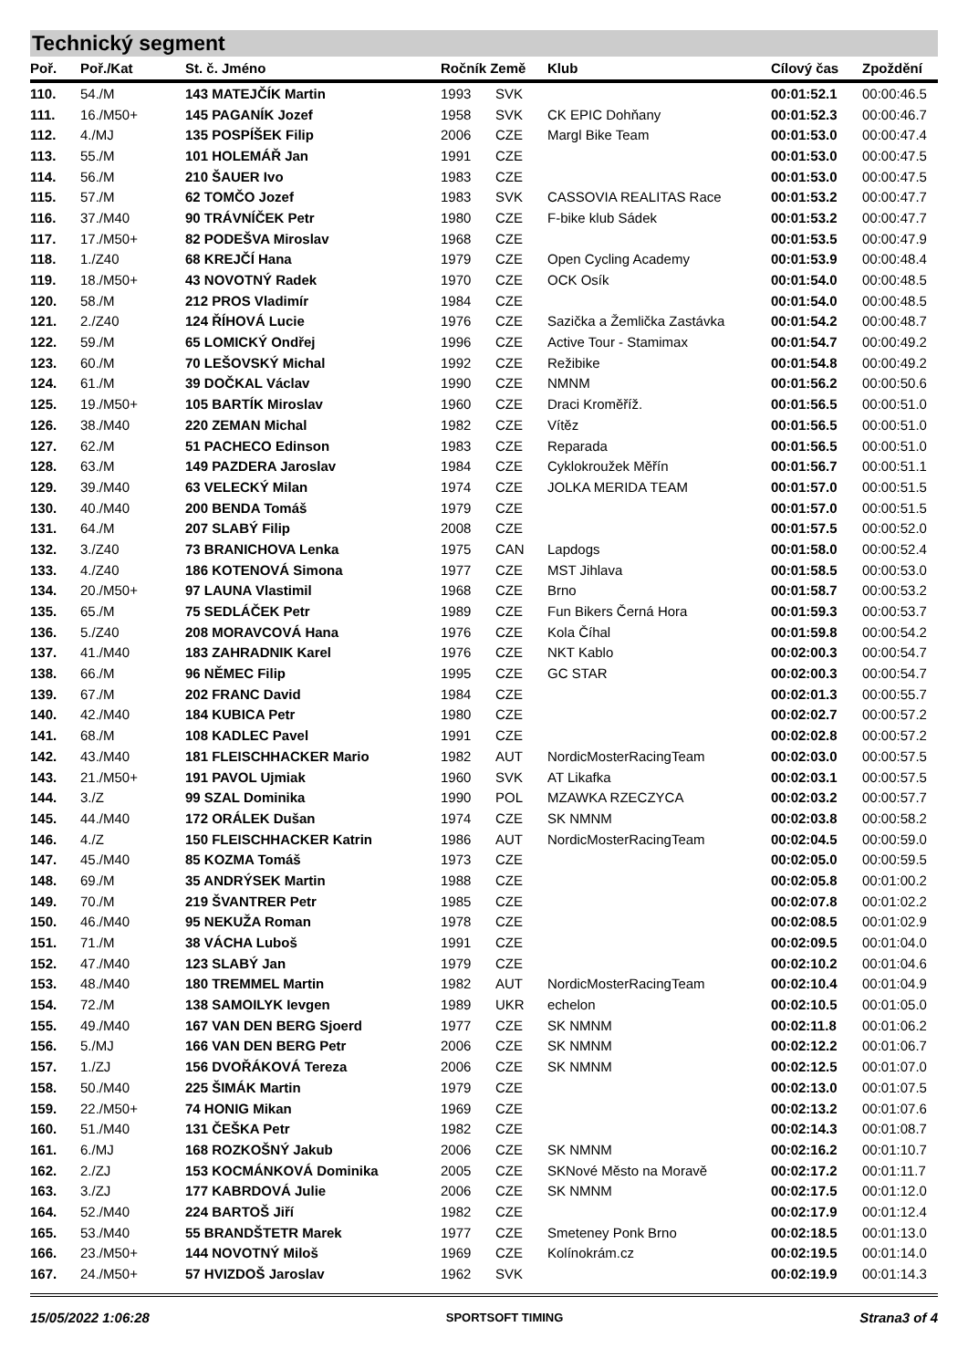Technický segment
| Poř. | Poř./Kat | St. č. Jméno | Ročník Země | | Klub | Cílový čas | Zpoždění |
| --- | --- | --- | --- | --- | --- | --- | --- |
| 110. | 54./M | 143 MATEJČÍK Martin | 1993 | SVK | | 00:01:52.1 | 00:00:46.5 |
| 111. | 16./M50+ | 145 PAGANÍK Jozef | 1958 | SVK | CK EPIC Dohňany | 00:01:52.3 | 00:00:46.7 |
| 112. | 4./MJ | 135 POSPÍŠEK Filip | 2006 | CZE | Margl Bike Team | 00:01:53.0 | 00:00:47.4 |
| 113. | 55./M | 101 HOLEMÁŘ Jan | 1991 | CZE | | 00:01:53.0 | 00:00:47.5 |
| 114. | 56./M | 210 ŠAUER Ivo | 1983 | CZE | | 00:01:53.0 | 00:00:47.5 |
| 115. | 57./M | 62 TOMČO Jozef | 1983 | SVK | CASSOVIA REALITAS Race | 00:01:53.2 | 00:00:47.7 |
| 116. | 37./M40 | 90 TRÁVNÍČEK Petr | 1980 | CZE | F-bike klub Sádek | 00:01:53.2 | 00:00:47.7 |
| 117. | 17./M50+ | 82 PODEŠVA Miroslav | 1968 | CZE | | 00:01:53.5 | 00:00:47.9 |
| 118. | 1./Z40 | 68 KREJČÍ Hana | 1979 | CZE | Open Cycling Academy | 00:01:53.9 | 00:00:48.4 |
| 119. | 18./M50+ | 43 NOVOTNÝ Radek | 1970 | CZE | OCK Osík | 00:01:54.0 | 00:00:48.5 |
| 120. | 58./M | 212 PROS Vladimír | 1984 | CZE | | 00:01:54.0 | 00:00:48.5 |
| 121. | 2./Z40 | 124 ŘÍHOVÁ Lucie | 1976 | CZE | Sazička a Žemlička Zastávka | 00:01:54.2 | 00:00:48.7 |
| 122. | 59./M | 65 LOMICKÝ Ondřej | 1996 | CZE | Active Tour - Stamimax | 00:01:54.7 | 00:00:49.2 |
| 123. | 60./M | 70 LEŠOVSKÝ Michal | 1992 | CZE | Režibike | 00:01:54.8 | 00:00:49.2 |
| 124. | 61./M | 39 DOČKAL Václav | 1990 | CZE | NMNM | 00:01:56.2 | 00:00:50.6 |
| 125. | 19./M50+ | 105 BARTÍK Miroslav | 1960 | CZE | Draci Kroměříž. | 00:01:56.5 | 00:00:51.0 |
| 126. | 38./M40 | 220 ZEMAN Michal | 1982 | CZE | Vítěz | 00:01:56.5 | 00:00:51.0 |
| 127. | 62./M | 51 PACHECO Edinson | 1983 | CZE | Reparada | 00:01:56.5 | 00:00:51.0 |
| 128. | 63./M | 149 PAZDERA Jaroslav | 1984 | CZE | Cyklokroužek Měřín | 00:01:56.7 | 00:00:51.1 |
| 129. | 39./M40 | 63 VELECKÝ Milan | 1974 | CZE | JOLKA MERIDA TEAM | 00:01:57.0 | 00:00:51.5 |
| 130. | 40./M40 | 200 BENDA Tomáš | 1979 | CZE | | 00:01:57.0 | 00:00:51.5 |
| 131. | 64./M | 207 SLABÝ Filip | 2008 | CZE | | 00:01:57.5 | 00:00:52.0 |
| 132. | 3./Z40 | 73 BRANICHOVA Lenka | 1975 | CAN | Lapdogs | 00:01:58.0 | 00:00:52.4 |
| 133. | 4./Z40 | 186 KOTENOVÁ Simona | 1977 | CZE | MST Jihlava | 00:01:58.5 | 00:00:53.0 |
| 134. | 20./M50+ | 97 LAUNA Vlastimil | 1968 | CZE | Brno | 00:01:58.7 | 00:00:53.2 |
| 135. | 65./M | 75 SEDLÁČEK Petr | 1989 | CZE | Fun Bikers Černá Hora | 00:01:59.3 | 00:00:53.7 |
| 136. | 5./Z40 | 208 MORAVCOVÁ Hana | 1976 | CZE | Kola Číhal | 00:01:59.8 | 00:00:54.2 |
| 137. | 41./M40 | 183 ZAHRADNIK Karel | 1976 | CZE | NKT Kablo | 00:02:00.3 | 00:00:54.7 |
| 138. | 66./M | 96 NĚMEC Filip | 1995 | CZE | GC STAR | 00:02:00.3 | 00:00:54.7 |
| 139. | 67./M | 202 FRANC David | 1984 | CZE | | 00:02:01.3 | 00:00:55.7 |
| 140. | 42./M40 | 184 KUBICA Petr | 1980 | CZE | | 00:02:02.7 | 00:00:57.2 |
| 141. | 68./M | 108 KADLEC Pavel | 1991 | CZE | | 00:02:02.8 | 00:00:57.2 |
| 142. | 43./M40 | 181 FLEISCHHACKER Mario | 1982 | AUT | NordicMosterRacingTeam | 00:02:03.0 | 00:00:57.5 |
| 143. | 21./M50+ | 191 PAVOL Ujmiak | 1960 | SVK | AT Likafka | 00:02:03.1 | 00:00:57.5 |
| 144. | 3./Z | 99 SZAL Dominika | 1990 | POL | MZAWKA RZECZYCA | 00:02:03.2 | 00:00:57.7 |
| 145. | 44./M40 | 172 ORÁLEK Dušan | 1974 | CZE | SK NMNM | 00:02:03.8 | 00:00:58.2 |
| 146. | 4./Z | 150 FLEISCHHACKER Katrin | 1986 | AUT | NordicMosterRacingTeam | 00:02:04.5 | 00:00:59.0 |
| 147. | 45./M40 | 85 KOZMA Tomáš | 1973 | CZE | | 00:02:05.0 | 00:00:59.5 |
| 148. | 69./M | 35 ANDRÝSEK Martin | 1988 | CZE | | 00:02:05.8 | 00:01:00.2 |
| 149. | 70./M | 219 ŠVANTRER Petr | 1985 | CZE | | 00:02:07.8 | 00:01:02.2 |
| 150. | 46./M40 | 95 NEKUŽA Roman | 1978 | CZE | | 00:02:08.5 | 00:01:02.9 |
| 151. | 71./M | 38 VÁCHA Luboš | 1991 | CZE | | 00:02:09.5 | 00:01:04.0 |
| 152. | 47./M40 | 123 SLABÝ Jan | 1979 | CZE | | 00:02:10.2 | 00:01:04.6 |
| 153. | 48./M40 | 180 TREMMEL Martin | 1982 | AUT | NordicMosterRacingTeam | 00:02:10.4 | 00:01:04.9 |
| 154. | 72./M | 138 SAMOILYK Ievgen | 1989 | UKR | echelon | 00:02:10.5 | 00:01:05.0 |
| 155. | 49./M40 | 167 VAN DEN BERG Sjoerd | 1977 | CZE | SK NMNM | 00:02:11.8 | 00:01:06.2 |
| 156. | 5./MJ | 166 VAN DEN BERG Petr | 2006 | CZE | SK NMNM | 00:02:12.2 | 00:01:06.7 |
| 157. | 1./ZJ | 156 DVOŘÁKOVÁ Tereza | 2006 | CZE | SK NMNM | 00:02:12.5 | 00:01:07.0 |
| 158. | 50./M40 | 225 ŠIMÁK Martin | 1979 | CZE | | 00:02:13.0 | 00:01:07.5 |
| 159. | 22./M50+ | 74 HONIG Mikan | 1969 | CZE | | 00:02:13.2 | 00:01:07.6 |
| 160. | 51./M40 | 131 ČEŠKA Petr | 1982 | CZE | | 00:02:14.3 | 00:01:08.7 |
| 161. | 6./MJ | 168 ROZKOŠNÝ Jakub | 2006 | CZE | SK NMNM | 00:02:16.2 | 00:01:10.7 |
| 162. | 2./ZJ | 153 KOCMÁNKOVÁ Dominika | 2005 | CZE | SKNové Město na Moravě | 00:02:17.2 | 00:01:11.7 |
| 163. | 3./ZJ | 177 KABRDOVÁ Julie | 2006 | CZE | SK NMNM | 00:02:17.5 | 00:01:12.0 |
| 164. | 52./M40 | 224 BARTOŠ Jiří | 1982 | CZE | | 00:02:17.9 | 00:01:12.4 |
| 165. | 53./M40 | 55 BRANDŠTETR Marek | 1977 | CZE | Smeteney Ponk Brno | 00:02:18.5 | 00:01:13.0 |
| 166. | 23./M50+ | 144 NOVOTNÝ Miloš | 1969 | CZE | Kolínokrám.cz | 00:02:19.5 | 00:01:14.0 |
| 167. | 24./M50+ | 57 HVIZDOŠ Jaroslav | 1962 | SVK | | 00:02:19.9 | 00:01:14.3 |
15/05/2022 1:06:28 SPORTSOFT TIMING Strana3 of 4